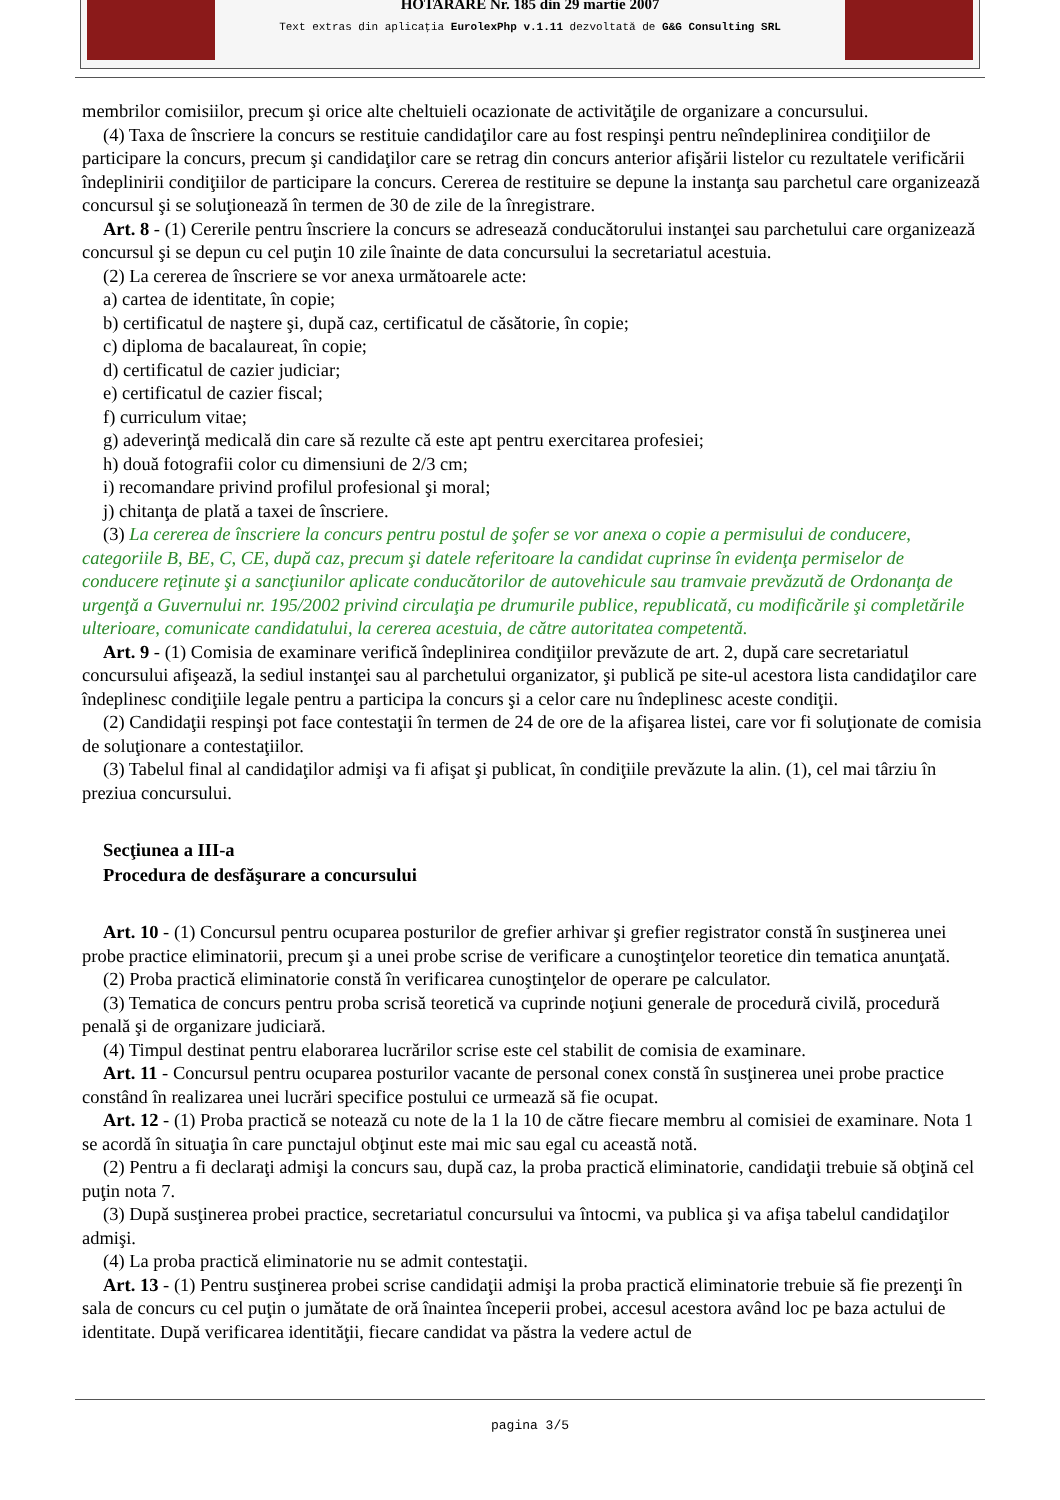HOTARARE Nr. 185 din 29 martie 2007
Text extras din aplicaţia EurolexPhp v.1.11 dezvoltată de G&G Consulting SRL
membrilor comisiilor, precum şi orice alte cheltuieli ocazionate de activităţile de organizare a concursului.
(4) Taxa de înscriere la concurs se restituie candidaţilor care au fost respinşi pentru neîndeplinirea condiţiilor de participare la concurs, precum şi candidaţilor care se retrag din concurs anterior afişării listelor cu rezultatele verificării îndeplinirii condiţiilor de participare la concurs. Cererea de restituire se depune la instanţa sau parchetul care organizează concursul şi se soluţionează în termen de 30 de zile de la înregistrare.
Art. 8 - (1) Cererile pentru înscriere la concurs se adresează conducătorului instanţei sau parchetului care organizează concursul şi se depun cu cel puţin 10 zile înainte de data concursului la secretariatul acestuia.
(2) La cererea de înscriere se vor anexa următoarele acte:
a) cartea de identitate, în copie;
b) certificatul de naştere şi, după caz, certificatul de căsătorie, în copie;
c) diploma de bacalaureat, în copie;
d) certificatul de cazier judiciar;
e) certificatul de cazier fiscal;
f) curriculum vitae;
g) adeverinţă medicală din care să rezulte că este apt pentru exercitarea profesiei;
h) două fotografii color cu dimensiuni de 2/3 cm;
i) recomandare privind profilul profesional şi moral;
j) chitanţa de plată a taxei de înscriere.
(3) La cererea de înscriere la concurs pentru postul de şofer se vor anexa o copie a permisului de conducere, categoriile B, BE, C, CE, după caz, precum şi datele referitoare la candidat cuprinse în evidenţa permiselor de conducere reţinute şi a sancţiunilor aplicate conducătorilor de autovehicule sau tramvaie prevăzută de Ordonanţa de urgenţă a Guvernului nr. 195/2002 privind circulaţia pe drumurile publice, republicată, cu modificările şi completările ulterioare, comunicate candidatului, la cererea acestuia, de către autoritatea competentă.
Art. 9 - (1) Comisia de examinare verifică îndeplinirea condiţiilor prevăzute de art. 2, după care secretariatul concursului afişează, la sediul instanţei sau al parchetului organizator, şi publică pe site-ul acestora lista candidaţilor care îndeplinesc condiţiile legale pentru a participa la concurs şi a celor care nu îndeplinesc aceste condiţii.
(2) Candidaţii respinşi pot face contestaţii în termen de 24 de ore de la afişarea listei, care vor fi soluţionate de comisia de soluţionare a contestaţiilor.
(3) Tabelul final al candidaţilor admişi va fi afişat şi publicat, în condiţiile prevăzute la alin. (1), cel mai târziu în preziua concursului.
Secţiunea a III-a
Procedura de desfăşurare a concursului
Art. 10 - (1) Concursul pentru ocuparea posturilor de grefier arhivar şi grefier registrator constă în susţinerea unei probe practice eliminatorii, precum şi a unei probe scrise de verificare a cunoştinţelor teoretice din tematica anunţată.
(2) Proba practică eliminatorie constă în verificarea cunoştinţelor de operare pe calculator.
(3) Tematica de concurs pentru proba scrisă teoretică va cuprinde noţiuni generale de procedură civilă, procedură penală şi de organizare judiciară.
(4) Timpul destinat pentru elaborarea lucrărilor scrise este cel stabilit de comisia de examinare.
Art. 11 - Concursul pentru ocuparea posturilor vacante de personal conex constă în susţinerea unei probe practice constând în realizarea unei lucrări specifice postului ce urmează să fie ocupat.
Art. 12 - (1) Proba practică se notează cu note de la 1 la 10 de către fiecare membru al comisiei de examinare. Nota 1 se acordă în situaţia în care punctajul obţinut este mai mic sau egal cu această notă.
(2) Pentru a fi declaraţi admişi la concurs sau, după caz, la proba practică eliminatorie, candidaţii trebuie să obţină cel puţin nota 7.
(3) După susţinerea probei practice, secretariatul concursului va întocmi, va publica şi va afişa tabelul candidaţilor admişi.
(4) La proba practică eliminatorie nu se admit contestaţii.
Art. 13 - (1) Pentru susţinerea probei scrise candidaţii admişi la proba practică eliminatorie trebuie să fie prezenţi în sala de concurs cu cel puţin o jumătate de oră înaintea începerii probei, accesul acestora având loc pe baza actului de identitate. După verificarea identităţii, fiecare candidat va păstra la vedere actul de
pagina 3/5